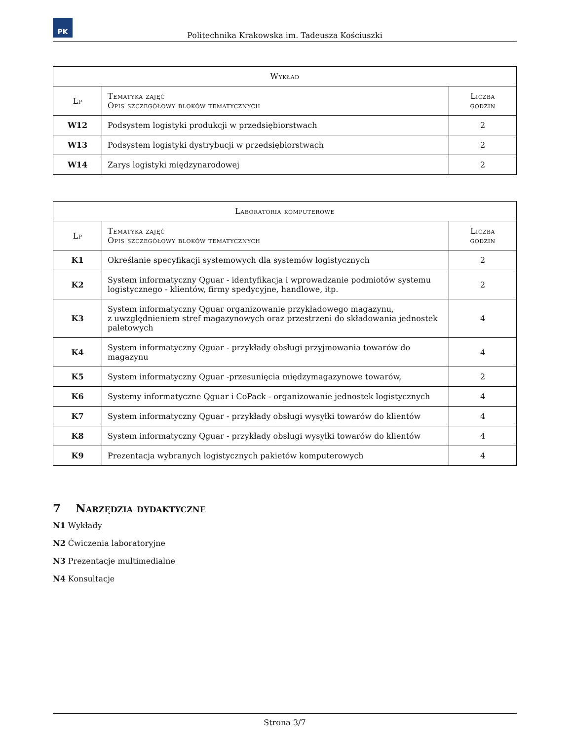PK
Politechnika Krakowska im. Tadeusza Kościuszki
| Wykład | | |
| --- | --- | --- |
| Lp | Tematyka zajęć Opis szczegółowy bloków tematycznych | Liczba godzin |
| W12 | Podsystem logistyki produkcji w przedsiębiorstwach | 2 |
| W13 | Podsystem logistyki dystrybucji w przedsiębiorstwach | 2 |
| W14 | Zarys logistyki międzynarodowej | 2 |
| Laboratoria komputerowe | | |
| --- | --- | --- |
| Lp | Tematyka zajęć Opis szczegółowy bloków tematycznych | Liczba godzin |
| K1 | Określanie specyfikacji systemowych dla systemów logistycznych | 2 |
| K2 | System informatyczny Qguar - identyfikacja i wprowadzanie podmiotów systemu logistycznego - klientów, firmy spedycyjne, handlowe, itp. | 2 |
| K3 | System informatyczny Qguar organizowanie przykładowego magazynu, z uwzględnieniem stref magazynowych oraz przestrzeni do składowania jednostek paletowych | 4 |
| K4 | System informatyczny Qguar - przykłady obsługi przyjmowania towarów do magazynu | 4 |
| K5 | System informatyczny Qguar -przesunięcia międzymagazynowe towarów, | 2 |
| K6 | Systemy informatyczne Qguar i CoPack - organizowanie jednostek logistycznych | 4 |
| K7 | System informatyczny Qguar - przykłady obsługi wysyłki towarów do klientów | 4 |
| K8 | System informatyczny Qguar - przykłady obsługi wysyłki towarów do klientów | 4 |
| K9 | Prezentacja wybranych logistycznych pakietów komputerowych | 4 |
7 Narzędzia dydaktyczne
N1 Wykłady
N2 Ćwiczenia laboratoryjne
N3 Prezentacje multimedialne
N4 Konsultacje
Strona 3/7